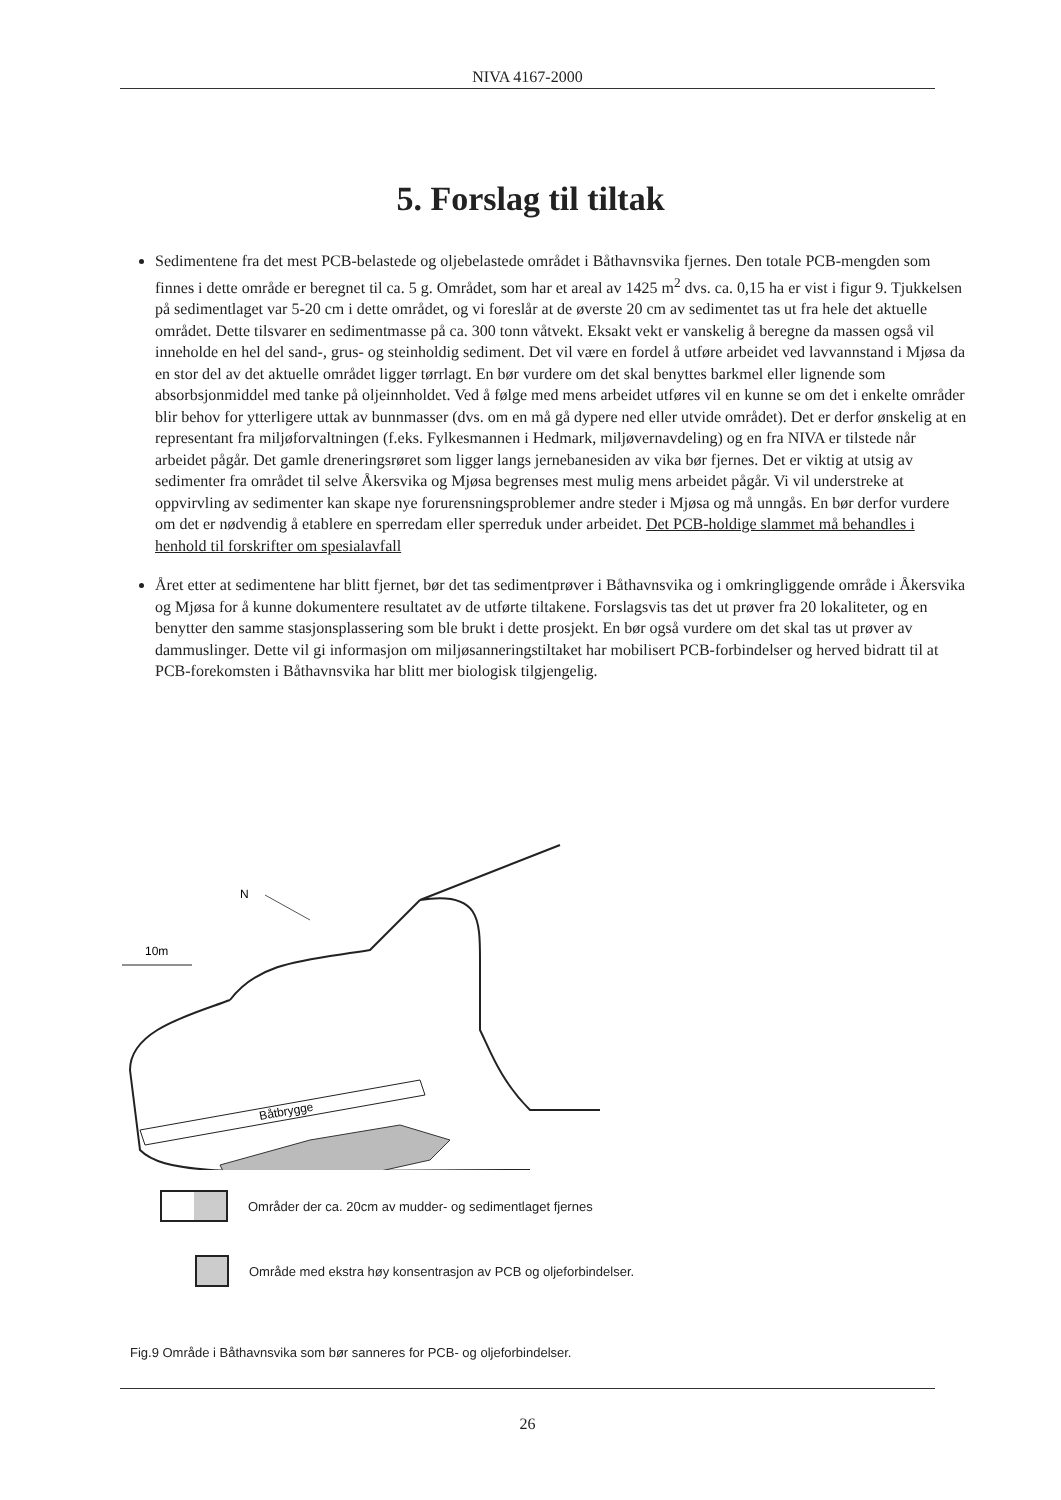NIVA 4167-2000
5. Forslag til tiltak
Sedimentene fra det mest PCB-belastede og oljebelastede området i Båthavnsvika fjernes. Den totale PCB-mengden som finnes i dette område er beregnet til ca. 5 g. Området, som har et areal av 1425 m<sup>2</sup> dvs. ca. 0,15 ha er vist i figur 9. Tjukkelsen på sedimentlaget var 5-20 cm i dette området, og vi foreslår at de øverste 20 cm av sedimentet tas ut fra hele det aktuelle området. Dette tilsvarer en sedimentmasse på ca. 300 tonn våtvekt. Eksakt vekt er vanskelig å beregne da massen også vil inneholde en hel del sand-, grus- og steinholdig sediment. Det vil være en fordel å utføre arbeidet ved lavvannstand i Mjøsa da en stor del av det aktuelle området ligger tørrlagt. En bør vurdere om det skal benyttes barkmel eller lignende som absorbsjonmiddel med tanke på oljeinnholdet. Ved å følge med mens arbeidet utføres vil en kunne se om det i enkelte områder blir behov for ytterligere uttak av bunnmasser (dvs. om en må gå dypere ned eller utvide området). Det er derfor ønskelig at en representant fra miljøforvaltningen (f.eks. Fylkesmannen i Hedmark, miljøvernavdeling) og en fra NIVA er tilstede når arbeidet pågår. Det gamle dreneringsrøret som ligger langs jernebanesiden av vika bør fjernes. Det er viktig at utsig av sedimenter fra området til selve Åkersvika og Mjøsa begrenses mest mulig mens arbeidet pågår. Vi vil understreke at oppvirvling av sedimenter kan skape nye forurensningsproblemer andre steder i Mjøsa og må unngås. En bør derfor vurdere om det er nødvendig å etablere en sperredam eller sperreduk under arbeidet. Det PCB-holdige slammet må behandles i henhold til forskrifter om spesialavfall
Året etter at sedimentene har blitt fjernet, bør det tas sedimentprøver i Båthavnsvika og i omkringliggende område i Åkersvika og Mjøsa for å kunne dokumentere resultatet av de utførte tiltakene. Forslagsvis tas det ut prøver fra 20 lokaliteter, og en benytter den samme stasjonsplassering som ble brukt i dette prosjekt. En bør også vurdere om det skal tas ut prøver av dammuslinger. Dette vil gi informasjon om miljøsanneringstiltaket har mobilisert PCB-forbindelser og herved bidratt til at PCB-forekomsten i Båthavnsvika har blitt mer biologisk tilgjengelig.
Båtbrygge
N
10m
Områder der ca. 20cm av mudder- og sedimentlaget fjernes
Område med ekstra høy konsentrasjon av PCB og oljeforbindelser.
Fig.9 Område i Båthavnsvika som bør sanneres for PCB- og oljeforbindelser.
26